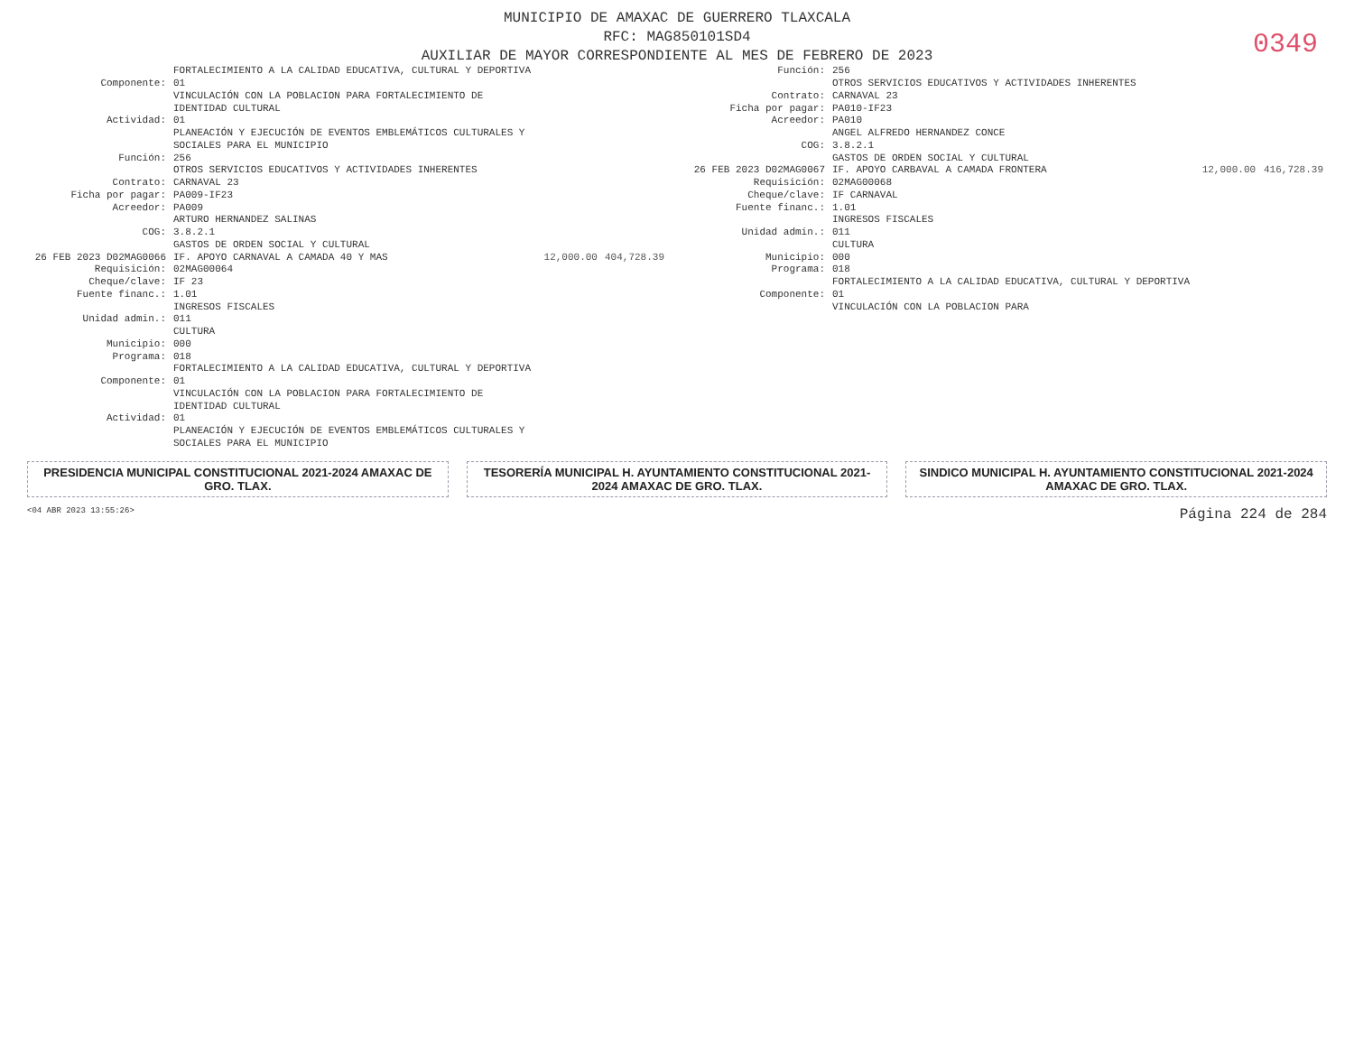MUNICIPIO DE AMAXAC DE GUERRERO TLAXCALA
RFC: MAG850101SD4
AUXILIAR DE MAYOR CORRESPONDIENTE AL MES DE FEBRERO DE 2023
0349
| | FORTALECIMIENTO A LA CALIDAD EDUCATIVA, CULTURAL Y DEPORTIVA | | |
| Componente: | 01 VINCULACIÓN CON LA POBLACION PARA FORTALECIMIENTO DE IDENTIDAD CULTURAL | | |
| Actividad: | 01 PLANEACIÓN Y EJECUCIÓN DE EVENTOS EMBLEMÁTICOS CULTURALES Y SOCIALES PARA EL MUNICIPIO | | |
| Función: | 256 OTROS SERVICIOS EDUCATIVOS Y ACTIVIDADES INHERENTES | | |
| Contrato: | CARNAVAL 23 | | |
| Ficha por pagar: | PA009-IF23 | | |
| Acreedor: | PA009 ARTURO HERNANDEZ SALINAS | | |
| COG: | 3.8.2.1 GASTOS DE ORDEN SOCIAL Y CULTURAL | | |
| 26 FEB 2023 D02MAG0066 | IF. APOYO CARNAVAL A CAMADA 40 Y MAS | 12,000.00 | 404,728.39 |
| Requisición: | 02MAG00064 | | |
| Cheque/clave: | IF 23 | | |
| Fuente financ.: | 1.01 INGRESOS FISCALES | | |
| Unidad admin.: | 011 CULTURA | | |
| Municipio: | 000 | | |
| Programa: | 018 FORTALECIMIENTO A LA CALIDAD EDUCATIVA, CULTURAL Y DEPORTIVA | | |
| Componente: | 01 VINCULACIÓN CON LA POBLACION PARA FORTALECIMIENTO DE IDENTIDAD CULTURAL | | |
| Actividad: | 01 PLANEACIÓN Y EJECUCIÓN DE EVENTOS EMBLEMÁTICOS CULTURALES Y SOCIALES PARA EL MUNICIPIO | | |
| Función: | 256 OTROS SERVICIOS EDUCATIVOS Y ACTIVIDADES INHERENTES | | |
| Contrato: | CARNAVAL 23 | | |
| Ficha por pagar: | PA010-IF23 | | |
| Acreedor: | PA010 ANGEL ALFREDO HERNANDEZ CONCE | | |
| COG: | 3.8.2.1 GASTOS DE ORDEN SOCIAL Y CULTURAL | | |
| 26 FEB 2023 D02MAG0067 | IF. APOYO CARBAVAL A CAMADA FRONTERA | 12,000.00 | 416,728.39 |
| Requisición: | 02MAG00068 | | |
| Cheque/clave: | IF CARNAVAL | | |
| Fuente financ.: | 1.01 INGRESOS FISCALES | | |
| Unidad admin.: | 011 CULTURA | | |
| Municipio: | 000 | | |
| Programa: | 018 FORTALECIMIENTO A LA CALIDAD EDUCATIVA, CULTURAL Y DEPORTIVA | | |
| Componente: | 01 VINCULACIÓN CON LA POBLACION PARA | | |
PRESIDENCIA MUNICIPAL CONSTITUCIONAL 2021-2024 AMAXAC DE GRO. TLAX.
TESORERÍA MUNICIPAL H. AYUNTAMIENTO CONSTITUCIONAL 2021-2024 AMAXAC DE GRO. TLAX.
SINDICO MUNICIPAL H. AYUNTAMIENTO CONSTITUCIONAL 2021-2024 AMAXAC DE GRO. TLAX.
<04 ABR 2023 13:55:26> Página 224 de 284